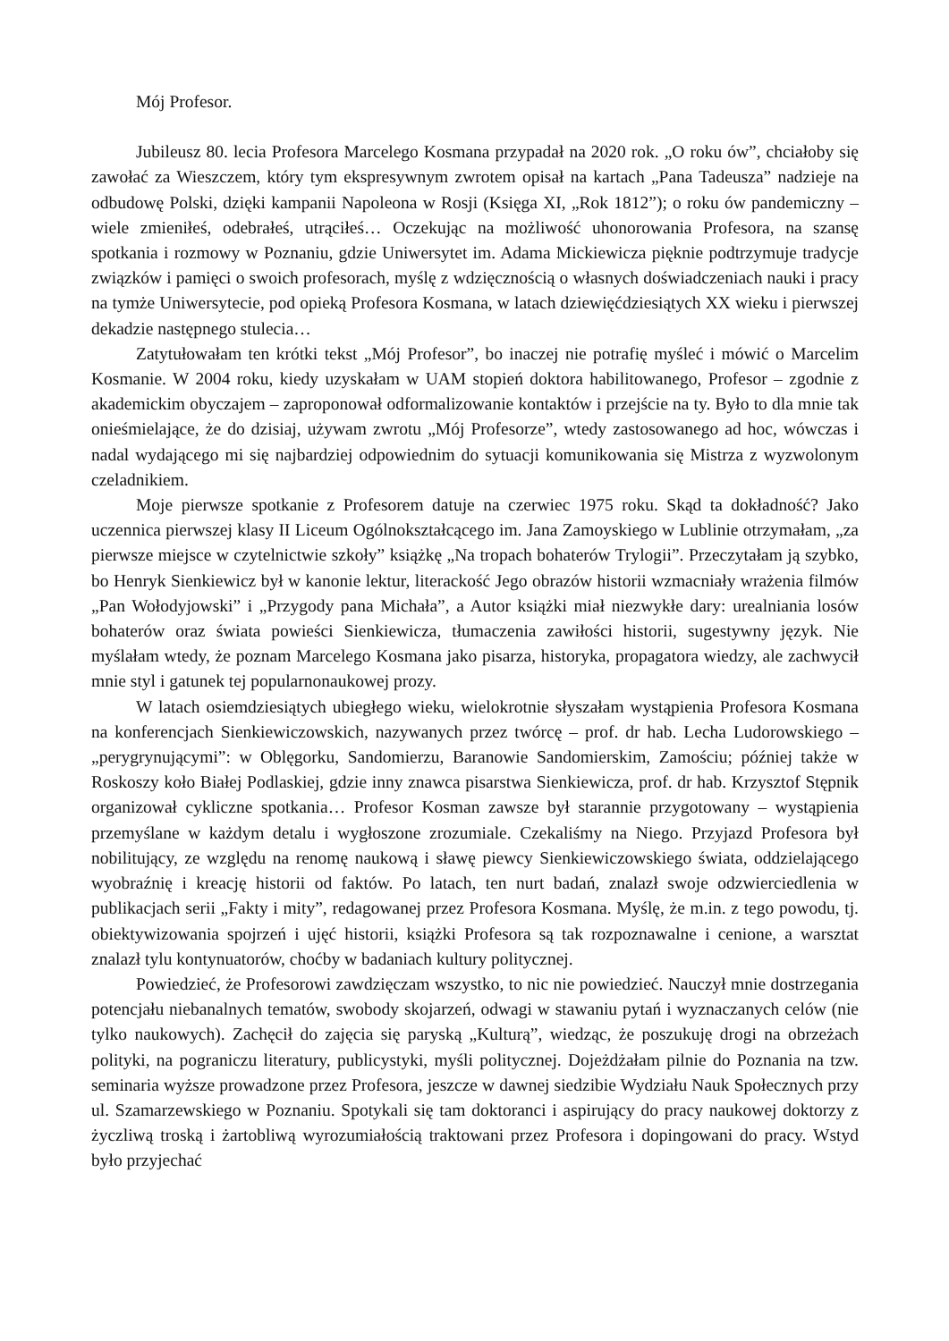Mój Profesor.
Jubileusz 80. lecia Profesora Marcelego Kosmana przypadał na 2020 rok. „O roku ów”, chciałoby się zawołać za Wieszczem, który tym ekspresywnym zwrotem opisał na kartach „Pana Tadeusza” nadzieje na odbudowę Polski, dzięki kampanii Napoleona w Rosji (Księga XI, „Rok 1812”); o roku ów pandemiczny – wiele zmieniłeś, odebrałeś, utrąciłeś… Oczekując na możliwość uhonorowania Profesora, na szansę spotkania i rozmowy w Poznaniu, gdzie Uniwersytet im. Adama Mickiewicza pięknie podtrzymuje tradycje związków i pamięci o swoich profesorach, myślę z wdzięcznością o własnych doświadczeniach nauki i pracy na tymże Uniwersytecie, pod opieką Profesora Kosmana, w latach dziewięćdziesiątych XX wieku i pierwszej dekadzie następnego stulecia…
Zatytułowałam ten krótki tekst „Mój Profesor”, bo inaczej nie potrafię myśleć i mówić o Marcelim Kosmanie. W 2004 roku, kiedy uzyskałam w UAM stopień doktora habilitowanego, Profesor – zgodnie z akademickim obyczajem – zaproponował odformalizowanie kontaktów i przejście na ty. Było to dla mnie tak onieśmielające, że do dzisiaj, używam zwrotu „Mój Profesorze”, wtedy zastosowanego ad hoc, wówczas i nadal wydającego mi się najbardziej odpowiednim do sytuacji komunikowania się Mistrza z wyzwolonym czeladnikiem.
Moje pierwsze spotkanie z Profesorem datuje na czerwiec 1975 roku. Skąd ta dokładność? Jako uczennica pierwszej klasy II Liceum Ogólnokształcącego im. Jana Zamoyskiego w Lublinie otrzymałam, „za pierwsze miejsce w czytelnictwie szkoły” książkę „Na tropach bohaterów Trylogii”. Przeczytałam ją szybko, bo Henryk Sienkiewicz był w kanonie lektur, literackość Jego obrazów historii wzmacniały wrażenia filmów „Pan Wołodyjowski” i „Przygody pana Michała”, a Autor książki miał niezwykłe dary: urealniania losów bohaterów oraz świata powieści Sienkiewicza, tłumaczenia zawiłości historii, sugestywny język. Nie myślałam wtedy, że poznam Marcelego Kosmana jako pisarza, historyka, propagatora wiedzy, ale zachwycił mnie styl i gatunek tej popularnonaukowej prozy.
W latach osiemdziesiątych ubiegłego wieku, wielokrotnie słyszałam wystąpienia Profesora Kosmana na konferencjach Sienkiewiczowskich, nazywanych przez twórcę – prof. dr hab. Lecha Ludorowskiego – „perygrynującymi”: w Oblęgorku, Sandomierzu, Baranowie Sandomierskim, Zamościu; później także w Roskoszy koło Białej Podlaskiej, gdzie inny znawca pisarstwa Sienkiewicza, prof. dr hab. Krzysztof Stępnik organizował cykliczne spotkania… Profesor Kosman zawsze był starannie przygotowany – wystąpienia przemyślane w każdym detalu i wygłoszone zrozumiale. Czekaliśmy na Niego. Przyjazd Profesora był nobilitujący, ze względu na renomę naukową i sławę piewcy Sienkiewiczowskiego świata, oddzielającego wyobraźnię i kreację historii od faktów. Po latach, ten nurt badań, znalazł swoje odzwierciedlenia w publikacjach serii „Fakty i mity”, redagowanej przez Profesora Kosmana. Myślę, że m.in. z tego powodu, tj. obiektywizowania spojrzeń i ujęć historii, książki Profesora są tak rozpoznawalne i cenione, a warsztat znalazł tylu kontynuatorów, choćby w badaniach kultury politycznej.
Powiedzieć, że Profesorowi zawdzięczam wszystko, to nic nie powiedzieć. Nauczył mnie dostrzegania potencjału niebanalnych tematów, swobody skojarzeń, odwagi w stawaniu pytań i wyznaczanych celów (nie tylko naukowych). Zachęcił do zajęcia się paryską „Kulturą”, wiedząc, że poszukuję drogi na obrzeżach polityki, na pograniczu literatury, publicystyki, myśli politycznej. Dojeżdżałam pilnie do Poznania na tzw. seminaria wyższe prowadzone przez Profesora, jeszcze w dawnej siedzibie Wydziału Nauk Społecznych przy ul. Szamarzewskiego w Poznaniu. Spotykali się tam doktoranci i aspirujący do pracy naukowej doktorzy z życzliwą troską i żartobliwą wyrozumiałością traktowani przez Profesora i dopingowani do pracy. Wstyd było przyjechać